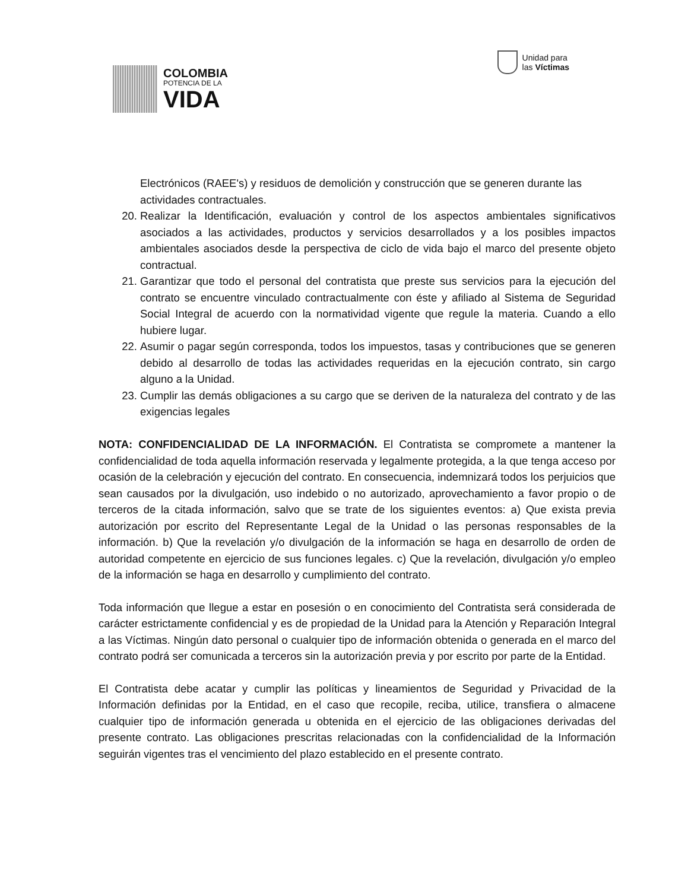COLOMBIA
POTENCIA DE LA
VIDA
Unidad para
las Víctimas
Electrónicos (RAEE's) y residuos de demolición y construcción que se generen durante las actividades contractuales.
20. Realizar la Identificación, evaluación y control de los aspectos ambientales significativos asociados a las actividades, productos y servicios desarrollados y a los posibles impactos ambientales asociados desde la perspectiva de ciclo de vida bajo el marco del presente objeto contractual.
21. Garantizar que todo el personal del contratista que preste sus servicios para la ejecución del contrato se encuentre vinculado contractualmente con éste y afiliado al Sistema de Seguridad Social Integral de acuerdo con la normatividad vigente que regule la materia. Cuando a ello hubiere lugar.
22. Asumir o pagar según corresponda, todos los impuestos, tasas y contribuciones que se generen debido al desarrollo de todas las actividades requeridas en la ejecución contrato, sin cargo alguno a la Unidad.
23. Cumplir las demás obligaciones a su cargo que se deriven de la naturaleza del contrato y de las exigencias legales
NOTA: CONFIDENCIALIDAD DE LA INFORMACIÓN. El Contratista se compromete a mantener la confidencialidad de toda aquella información reservada y legalmente protegida, a la que tenga acceso por ocasión de la celebración y ejecución del contrato. En consecuencia, indemnizará todos los perjuicios que sean causados por la divulgación, uso indebido o no autorizado, aprovechamiento a favor propio o de terceros de la citada información, salvo que se trate de los siguientes eventos: a) Que exista previa autorización por escrito del Representante Legal de la Unidad o las personas responsables de la información. b) Que la revelación y/o divulgación de la información se haga en desarrollo de orden de autoridad competente en ejercicio de sus funciones legales. c) Que la revelación, divulgación y/o empleo de la información se haga en desarrollo y cumplimiento del contrato.
Toda información que llegue a estar en posesión o en conocimiento del Contratista será considerada de carácter estrictamente confidencial y es de propiedad de la Unidad para la Atención y Reparación Integral a las Víctimas. Ningún dato personal o cualquier tipo de información obtenida o generada en el marco del contrato podrá ser comunicada a terceros sin la autorización previa y por escrito por parte de la Entidad.
El Contratista debe acatar y cumplir las políticas y lineamientos de Seguridad y Privacidad de la Información definidas por la Entidad, en el caso que recopile, reciba, utilice, transfiera o almacene cualquier tipo de información generada u obtenida en el ejercicio de las obligaciones derivadas del presente contrato. Las obligaciones prescritas relacionadas con la confidencialidad de la Información seguirán vigentes tras el vencimiento del plazo establecido en el presente contrato.